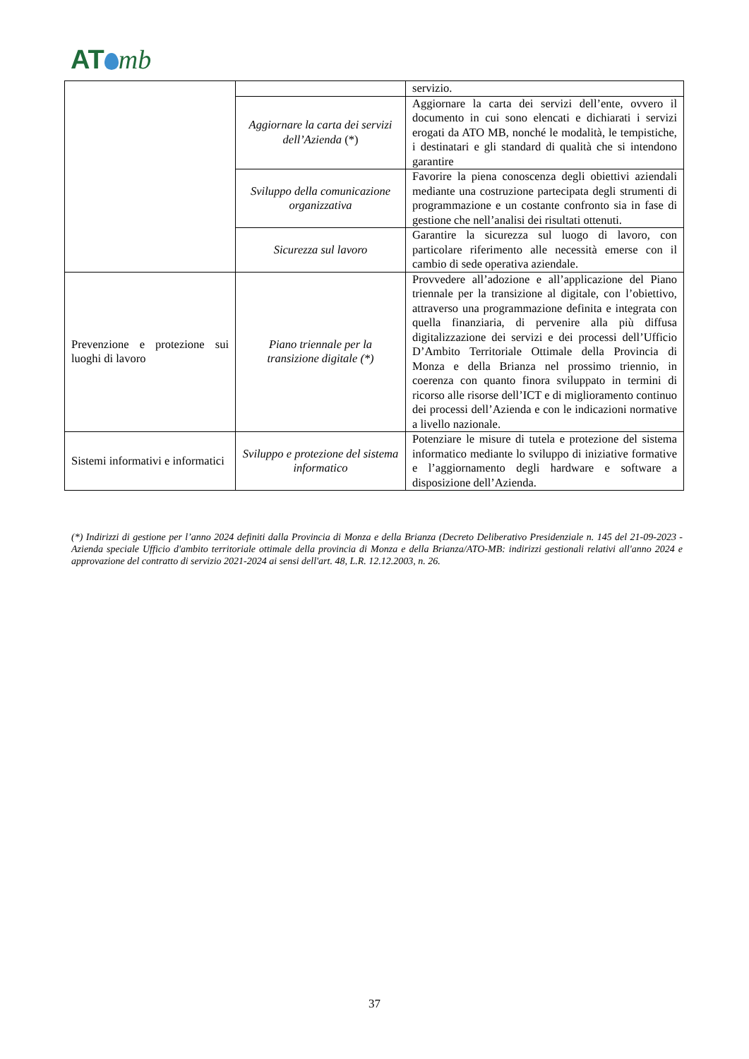AT mb
| | | servizio. |
| | Aggiornare la carta dei servizi dell’Azienda (*) | Aggiornare la carta dei servizi dell’ente, ovvero il documento in cui sono elencati e dichiarati i servizi erogati da ATO MB, nonché le modalità, le tempistiche, i destinatari e gli standard di qualità che si intendono garantire |
| | Sviluppo della comunicazione organizzativa | Favorire la piena conoscenza degli obiettivi aziendali mediante una costruzione partecipata degli strumenti di programmazione e un costante confronto sia in fase di gestione che nell’analisi dei risultati ottenuti. |
| | Sicurezza sul lavoro | Garantire la sicurezza sul luogo di lavoro, con particolare riferimento alle necessità emerse con il cambio di sede operativa aziendale. |
| Prevenzione e protezione sui luoghi di lavoro | Piano triennale per la transizione digitale (*) | Provvedere all’adozione e all’applicazione del Piano triennale per la transizione al digitale, con l’obiettivo, attraverso una programmazione definita e integrata con quella finanziaria, di pervenire alla più diffusa digitalizzazione dei servizi e dei processi dell’Ufficio D’Ambito Territoriale Ottimale della Provincia di Monza e della Brianza nel prossimo triennio, in coerenza con quanto finora sviluppato in termini di ricorso alle risorse dell’ICT e di miglioramento continuo dei processi dell’Azienda e con le indicazioni normative a livello nazionale. |
| Sistemi informativi e informatici | Sviluppo e protezione del sistema informatico | Potenziare le misure di tutela e protezione del sistema informatico mediante lo sviluppo di iniziative formative e l’aggiornamento degli hardware e software a disposizione dell’Azienda. |
(*) Indirizzi di gestione per l’anno 2024 definiti dalla Provincia di Monza e della Brianza (Decreto Deliberativo Presidenziale n. 145 del 21-09-2023 - Azienda speciale Ufficio d'ambito territoriale ottimale della provincia di Monza e della Brianza/ATO-MB: indirizzi gestionali relativi all'anno 2024 e approvazione del contratto di servizio 2021-2024 ai sensi dell'art. 48, L.R. 12.12.2003, n. 26.
37